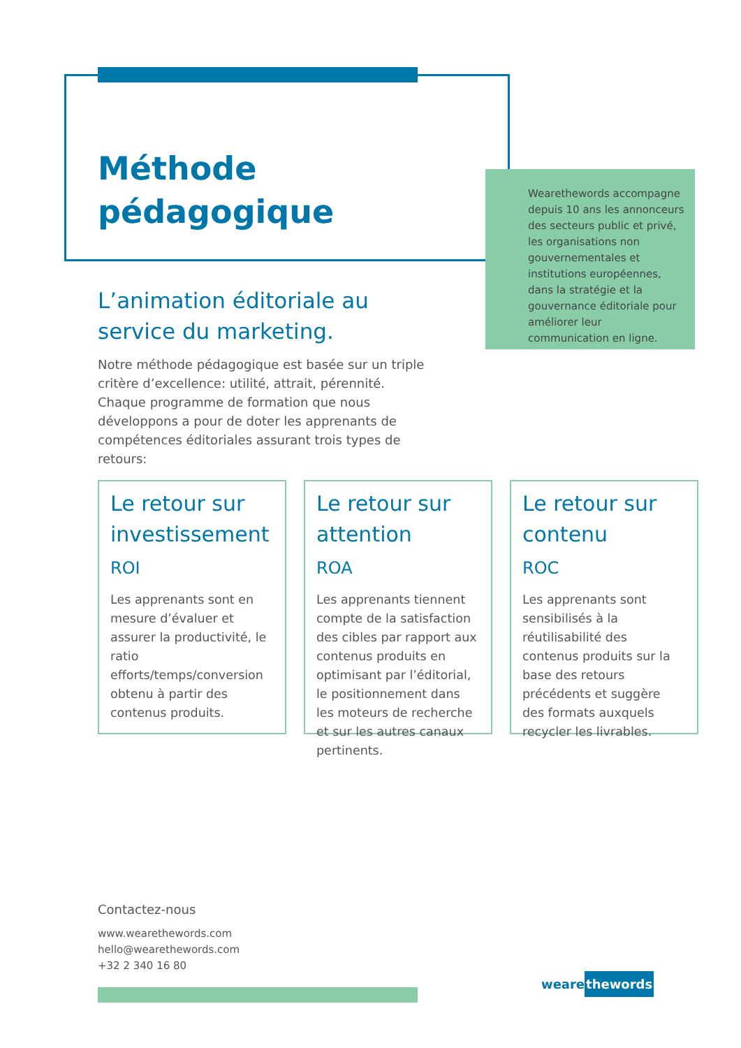Méthode
pédagogique
Wearethewords accompagne depuis 10 ans les annonceurs des secteurs public et privé, les organisations non gouvernementales et institutions européennes, dans la stratégie et la gouvernance éditoriale pour améliorer leur communication en ligne.
L’animation éditoriale au
service du marketing.
Notre méthode pédagogique est basée sur un triple critère d’excellence: utilité, attrait, pérennité. Chaque programme de formation que nous développons a pour de doter les apprenants de compétences éditoriales assurant trois types de retours:
Le retour sur investissement
ROI
Les apprenants sont en mesure d’évaluer et assurer la productivité, le ratio efforts/temps/conversion obtenu à partir des contenus produits.
Le retour sur attention
ROA
Les apprenants tiennent compte de la satisfaction des cibles par rapport aux contenus produits en optimisant par l’éditorial, le positionnement dans les moteurs de recherche et sur les autres canaux pertinents.
Le retour sur contenu
ROC
Les apprenants sont sensibilisés à la réutilisabilité des contenus produits sur la base des retours précédents et suggère des formats auxquels recycler les livrables.
Contactez-nous
www.wearethewords.com
hello@wearethewords.com
+32 2 340 16 80
wearethewords